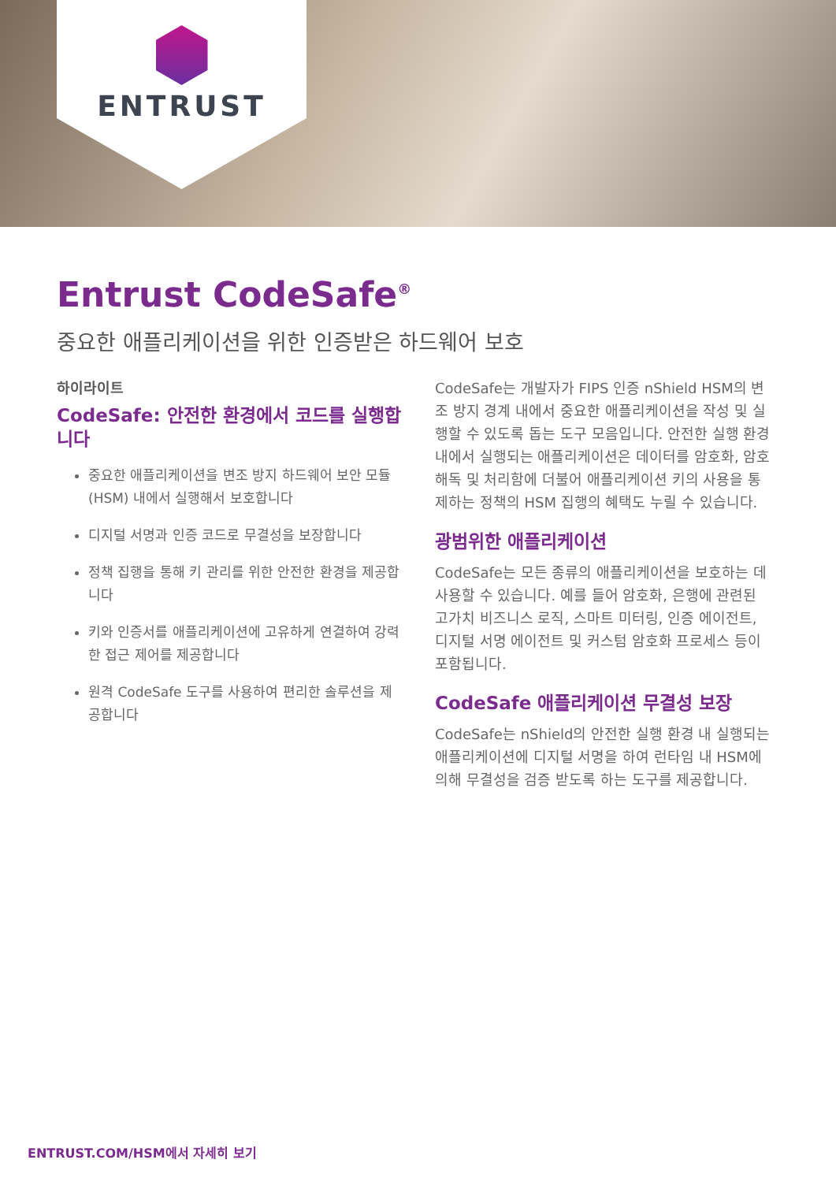ENTRUST
Entrust CodeSafe<sup>®</sup>
중요한 애플리케이션을 위한 인증받은 하드웨어 보호
하이라이트
CodeSafe: 안전한 환경에서 코드를 실행합니다
중요한 애플리케이션을 변조 방지 하드웨어 보안 모듈(HSM) 내에서 실행해서 보호합니다
디지털 서명과 인증 코드로 무결성을 보장합니다
정책 집행을 통해 키 관리를 위한 안전한 환경을 제공합니다
키와 인증서를 애플리케이션에 고유하게 연결하여 강력한 접근 제어를 제공합니다
원격 CodeSafe 도구를 사용하여 편리한 솔루션을 제공합니다
CodeSafe는 개발자가 FIPS 인증 nShield HSM의 변조 방지 경계 내에서 중요한 애플리케이션을 작성 및 실행할 수 있도록 돕는 도구 모음입니다. 안전한 실행 환경 내에서 실행되는 애플리케이션은 데이터를 암호화, 암호 해독 및 처리함에 더불어 애플리케이션 키의 사용을 통제하는 정책의 HSM 집행의 혜택도 누릴 수 있습니다.
광범위한 애플리케이션
CodeSafe는 모든 종류의 애플리케이션을 보호하는 데 사용할 수 있습니다. 예를 들어 암호화, 은행에 관련된 고가치 비즈니스 로직, 스마트 미터링, 인증 에이전트, 디지털 서명 에이전트 및 커스텀 암호화 프로세스 등이 포함됩니다.
CodeSafe 애플리케이션 무결성 보장
CodeSafe는 nShield의 안전한 실행 환경 내 실행되는 애플리케이션에 디지털 서명을 하여 런타임 내 HSM에 의해 무결성을 검증 받도록 하는 도구를 제공합니다.
ENTRUST.COM/HSM에서 자세히 보기